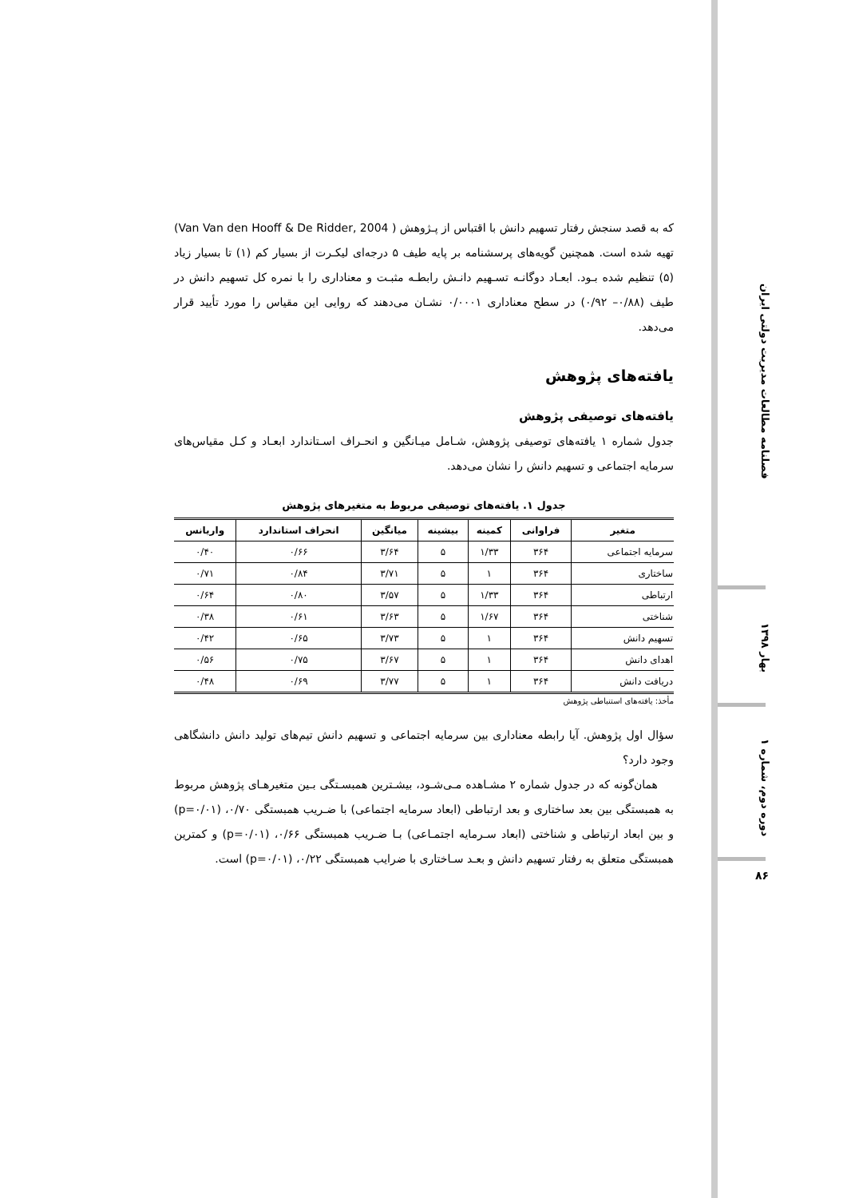که به قصد سنجش رفتار تسهیم دانش با اقتباس از پـژوهش ( Van Van den Hooff & De Ridder, 2004) تهیه شده است. همچنین گویه‌های پرسشنامه بر پایه طیف ۵ درجه‌ای لیکـرت از بسیار کم (۱) تا بسیار زیاد (۵) تنظیم شده بـود. ابعـاد دوگانـه تسـهیم دانـش رابطـه مثبـت و معناداری را با نمره کل تسهیم دانش در طیف (۰/۸۸– ۰/۹۲) در سطح معناداری ۰/۰۰۰۱ نشـان می‌دهند که روایی این مقیاس را مورد تأیید قرار می‌دهد.
یافته‌های پژوهش
یافته‌های توصیفی پژوهش
جدول شماره ۱ یافته‌های توصیفی پژوهش، شـامل میـانگین و انحـراف اسـتاندارد ابعـاد و کـل مقیاس‌های سرمایه اجتماعی و تسهیم دانش را نشان می‌دهد.
جدول ۱. یافته‌های توصیفی مربوط به متغیرهای پژوهش
| متغیر | فراوانی | کمینه | بیشینه | میانگین | انحراف استاندارد | واریانس |
| --- | --- | --- | --- | --- | --- | --- |
| سرمایه اجتماعی | ۳۶۴ | ۱/۳۳ | ۵ | ۳/۶۴ | ۰/۶۶ | ۰/۴۰ |
| ساختاری | ۳۶۴ | ۱ | ۵ | ۳/۷۱ | ۰/۸۴ | ۰/۷۱ |
| ارتباطی | ۳۶۴ | ۱/۳۳ | ۵ | ۳/۵۷ | ۰/۸۰ | ۰/۶۴ |
| شناختی | ۳۶۴ | ۱/۶۷ | ۵ | ۳/۶۳ | ۰/۶۱ | ۰/۳۸ |
| تسهیم دانش | ۳۶۴ | ۱ | ۵ | ۳/۷۳ | ۰/۶۵ | ۰/۴۲ |
| اهدای دانش | ۳۶۴ | ۱ | ۵ | ۳/۶۷ | ۰/۷۵ | ۰/۵۶ |
| دریافت دانش | ۳۶۴ | ۱ | ۵ | ۳/۷۷ | ۰/۶۹ | ۰/۴۸ |
مأخذ: یافته‌های استنباطی پژوهش
سؤال اول پژوهش. آیا رابطه معناداری بین سرمایه اجتماعی و تسهیم دانش تیم‌های تولید دانش دانشگاهی وجود دارد؟
همان‌گونه که در جدول شماره ۲ مشـاهده مـی‌شـود، بیشـترین همبسـتگی بـین متغیرهـای پژوهش مربوط به همبستگی بین بعد ساختاری و بعد ارتباطی (ابعاد سرمایه اجتماعی) با ضـریب همبستگی ۰/۷۰، (p=۰/۰۱) و بین ابعاد ارتباطی و شناختی (ابعاد سـرمایه اجتمـاعی) بـا ضـریب همبستگی ۰/۶۶، (p=۰/۰۱) و کمترین همبستگی متعلق به رفتار تسهیم دانش و بعـد سـاختاری با ضرایب همبستگی ۰/۲۲، (p=۰/۰۱) است.
فصلنامه مطالعات مدیریت دولتی ایران
بهار ۱۳۹۸
دوره دوم، شماره ۱
۸۶